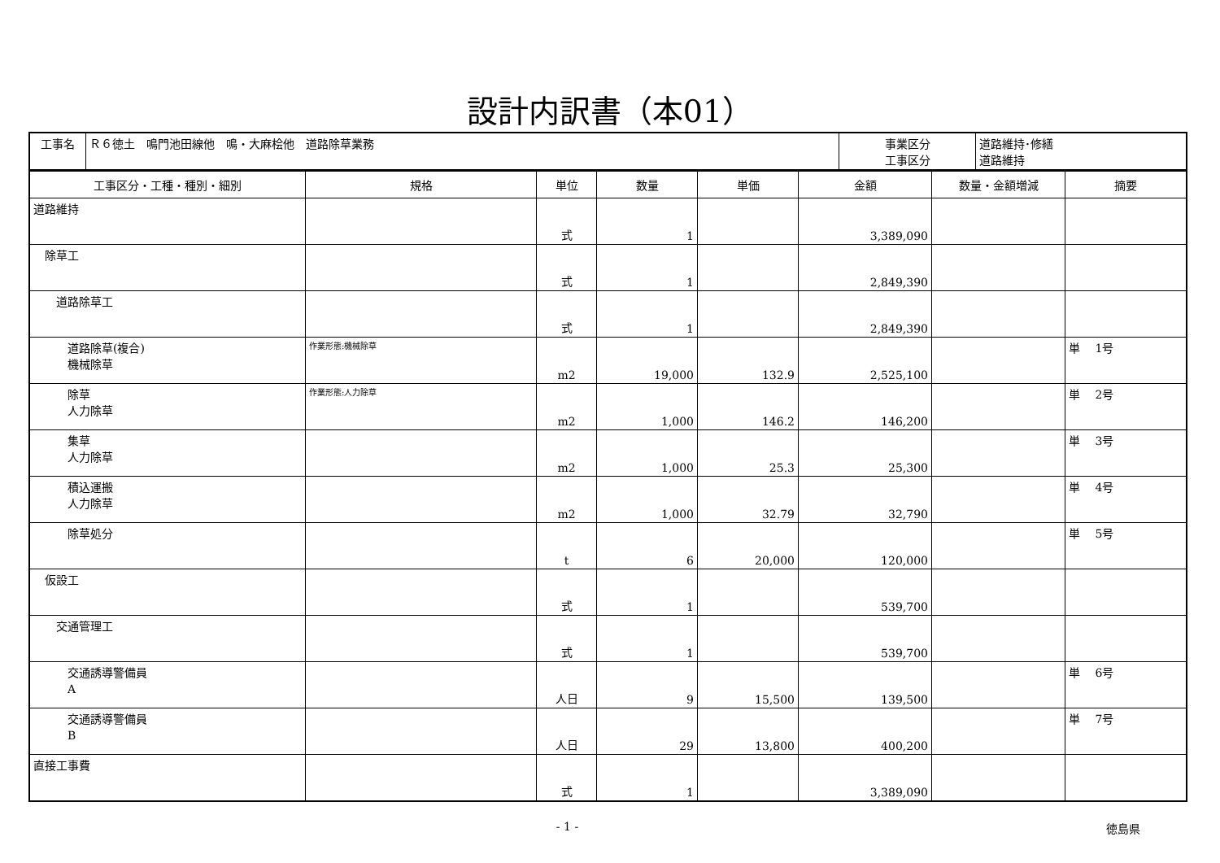設計内訳書（本01）
| 工事名 | Ｒ６徳土 鳴門池田線他 鳴・大麻桧他 道路除草業務 | 事業区分 工事区分 | 道路維持･修繕 道路維持 |
| 工事区分・工種・種別・細別 | 規格 | 単位 | 数量 | 単価 | 金額 | 数量・金額増減 | 摘要 |
| --- | --- | --- | --- | --- | --- | --- | --- |
| 道路維持 | | 式 | 1 | | 3,389,090 | | |
| 除草工 | | 式 | 1 | | 2,849,390 | | |
| 道路除草工 | | 式 | 1 | | 2,849,390 | | |
| 道路除草(複合) 機械除草 | 作業形態:機械除草 | m2 | 19,000 | 132.9 | 2,525,100 | | 単 1号 |
| 除草 人力除草 | 作業形態:人力除草 | m2 | 1,000 | 146.2 | 146,200 | | 単 2号 |
| 集草 人力除草 | | m2 | 1,000 | 25.3 | 25,300 | | 単 3号 |
| 積込運搬 人力除草 | | m2 | 1,000 | 32.79 | 32,790 | | 単 4号 |
| 除草処分 | | t | 6 | 20,000 | 120,000 | | 単 5号 |
| 仮設工 | | 式 | 1 | | 539,700 | | |
| 交通管理工 | | 式 | 1 | | 539,700 | | |
| 交通誘導警備員 A | | 人日 | 9 | 15,500 | 139,500 | | 単 6号 |
| 交通誘導警備員 B | | 人日 | 29 | 13,800 | 400,200 | | 単 7号 |
| 直接工事費 | | 式 | 1 | | 3,389,090 | | |
- 1 - 徳島県